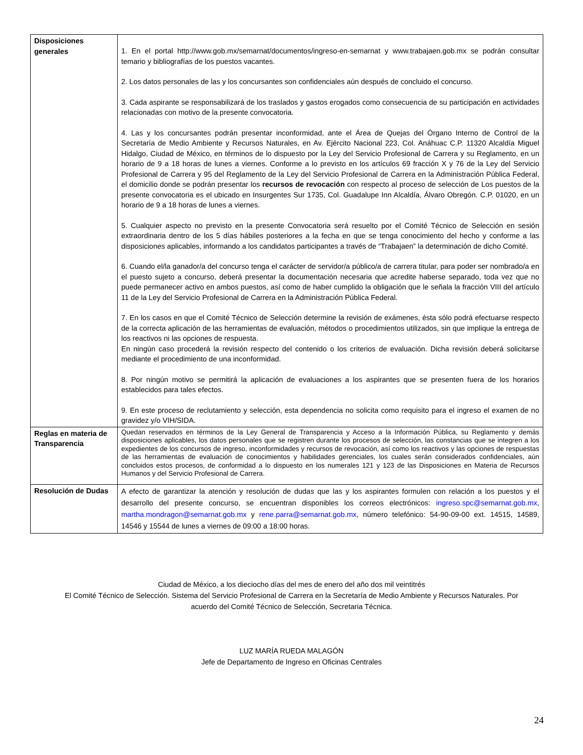| Disposiciones generales | 1. En el portal http://www.gob.mx/semarnat/documentos/ingreso-en-semarnat y www.trabajaen.gob.mx se podrán consultar temario y bibliografías de los puestos vacantes. 2. Los datos personales de las y los concursantes son confidenciales aún después de concluido el concurso. 3. Cada aspirante se responsabilizará de los traslados y gastos erogados como consecuencia de su participación en actividades relacionadas con motivo de la presente convocatoria. 4. Las y los concursantes podrán presentar inconformidad, ante el Área de Quejas del Órgano Interno de Control de la Secretaría de Medio Ambiente y Recursos Naturales, en Av. Ejército Nacional 223, Col. Anáhuac C.P. 11320 Alcaldía Miguel Hidalgo, Ciudad de México, en términos de lo dispuesto por la Ley del Servicio Profesional de Carrera y su Reglamento, en un horario de 9 a 18 horas de lunes a viernes. Conforme a lo previsto en los artículos 69 fracción X y 76 de la Ley del Servicio Profesional de Carrera y 95 del Reglamento de la Ley del Servicio Profesional de Carrera en la Administración Pública Federal, el domicilio donde se podrán presentar los recursos de revocación con respecto al proceso de selección de Los puestos de la presente convocatoria es el ubicado en Insurgentes Sur 1735, Col. Guadalupe Inn Alcaldía, Álvaro Obregón. C.P. 01020, en un horario de 9 a 18 horas de lunes a viernes. 5. Cualquier aspecto no previsto en la presente Convocatoria será resuelto por el Comité Técnico de Selección en sesión extraordinaria dentro de los 5 días hábiles posteriores a la fecha en que se tenga conocimiento del hecho y conforme a las disposiciones aplicables, informando a los candidatos participantes a través de “Trabajaen” la determinación de dicho Comité. 6. Cuando el/la ganador/a del concurso tenga el carácter de servidor/a público/a de carrera titular, para poder ser nombrado/a en el puesto sujeto a concurso, deberá presentar la documentación necesaria que acredite haberse separado, toda vez que no puede permanecer activo en ambos puestos, así como de haber cumplido la obligación que le señala la fracción VIII del artículo 11 de la Ley del Servicio Profesional de Carrera en la Administración Pública Federal. 7. En los casos en que el Comité Técnico de Selección determine la revisión de exámenes, ésta sólo podrá efectuarse respecto de la correcta aplicación de las herramientas de evaluación, métodos o procedimientos utilizados, sin que implique la entrega de los reactivos ni las opciones de respuesta. En ningún caso procederá la revisión respecto del contenido o los criterios de evaluación. Dicha revisión deberá solicitarse mediante el procedimiento de una inconformidad. 8. Por ningún motivo se permitirá la aplicación de evaluaciones a los aspirantes que se presenten fuera de los horarios establecidos para tales efectos. 9. En este proceso de reclutamiento y selección, esta dependencia no solicita como requisito para el ingreso el examen de no gravidez y/o VIH/SIDA. |
| Reglas en materia de Transparencia | Quedan reservados en términos de la Ley General de Transparencia y Acceso a la Información Pública, su Reglamento y demás disposiciones aplicables, los datos personales que se registren durante los procesos de selección, las constancias que se integren a los expedientes de los concursos de ingreso, inconformidades y recursos de revocación, así como los reactivos y las opciones de respuestas de las herramientas de evaluación de conocimientos y habilidades gerenciales, los cuales serán considerados confidenciales, aún concluidos estos procesos, de conformidad a lo dispuesto en los numerales 121 y 123 de las Disposiciones en Materia de Recursos Humanos y del Servicio Profesional de Carrera. |
| Resolución de Dudas | A efecto de garantizar la atención y resolución de dudas que las y los aspirantes formulen con relación a los puestos y el desarrollo del presente concurso, se encuentran disponibles los correos electrónicos: ingreso.spc@semarnat.gob.mx , martha.mondragon@semarnat.gob.mx y rene.parra@semarnat.gob.mx , número telefónico: 54-90-09-00 ext. 14515, 14589, 14546 y 15544 de lunes a viernes de 09:00 a 18:00 horas. |
Ciudad de México, a los dieciocho días del mes de enero del año dos mil veintitrés
El Comité Técnico de Selección. Sistema del Servicio Profesional de Carrera en la Secretaría de Medio Ambiente y Recursos Naturales. Por
acuerdo del Comité Técnico de Selección, Secretaria Técnica.
LUZ MARÍA RUEDA MALAGÓN
Jefe de Departamento de Ingreso en Oficinas Centrales
24